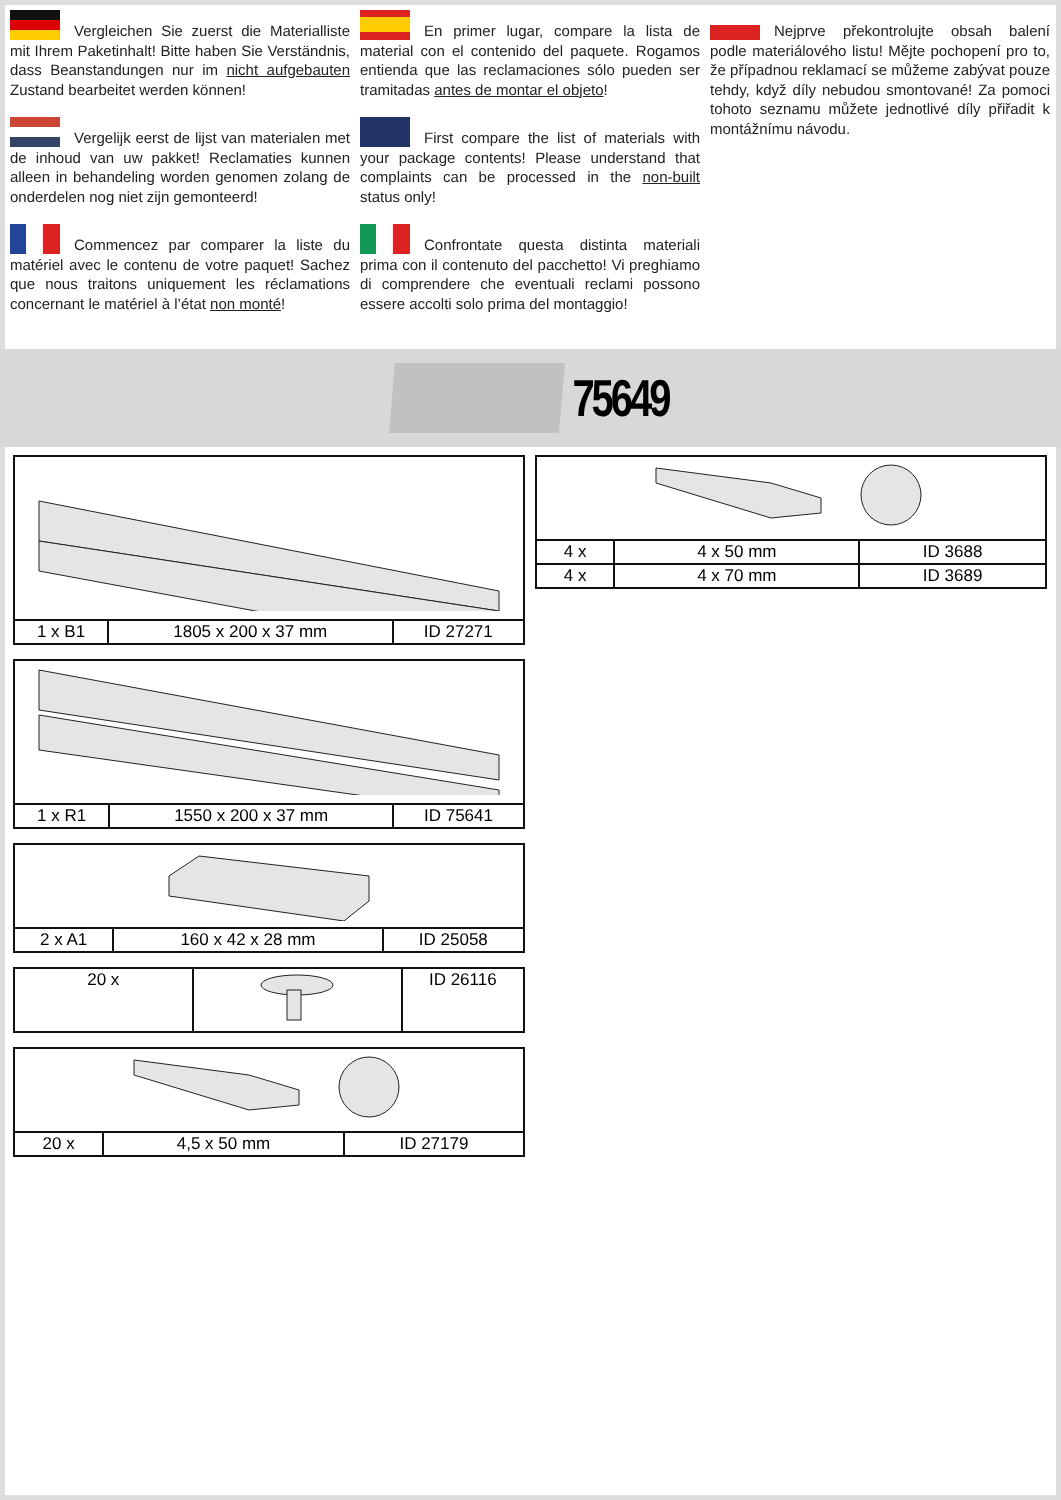Vergleichen Sie zuerst die Materialliste mit Ihrem Paketinhalt! Bitte haben Sie Verständnis, dass Beanstandungen nur im nicht aufgebauten Zustand bearbeitet werden können!
Vergelijk eerst de lijst van materialen met de inhoud van uw pakket! Reclamaties kunnen alleen in behandeling worden genomen zolang de onderdelen nog niet zijn gemonteerd!
Commencez par comparer la liste du matériel avec le contenu de votre paquet! Sachez que nous traitons uniquement les réclamations concernant le matériel à l’état non monté!
En primer lugar, compare la lista de material con el contenido del paquete. Rogamos entienda que las reclamaciones sólo pueden ser tramitadas antes de montar el objeto!
First compare the list of materials with your package contents! Please understand that complaints can be processed in the non-built status only!
Confrontate questa distinta materiali prima con il contenuto del pacchetto! Vi preghiamo di comprendere che eventuali reclami possono essere accolti solo prima del montaggio!
Nejprve překontrolujte obsah balení podle materiálového listu! Mějte pochopení pro to, že případnou reklamací se můžeme zabývat pouze tehdy, když díly nebudou smontované! Za pomoci tohoto seznamu můžete jednotlivé díly přiřadit k montážnímu návodu.
75649
| 1 x B1 | 1805 x 200 x 37 mm | ID 27271 |
| 1 x R1 | 1550 x 200 x 37 mm | ID 75641 |
| 2 x A1 | 160 x 42 x 28 mm | ID 25058 |
| 20 x | | ID 26116 |
| 20 x | 4,5 x 50 mm | ID 27179 |
| 4 x | 4 x 50 mm | ID 3688 |
| 4 x | 4 x 70 mm | ID 3689 |